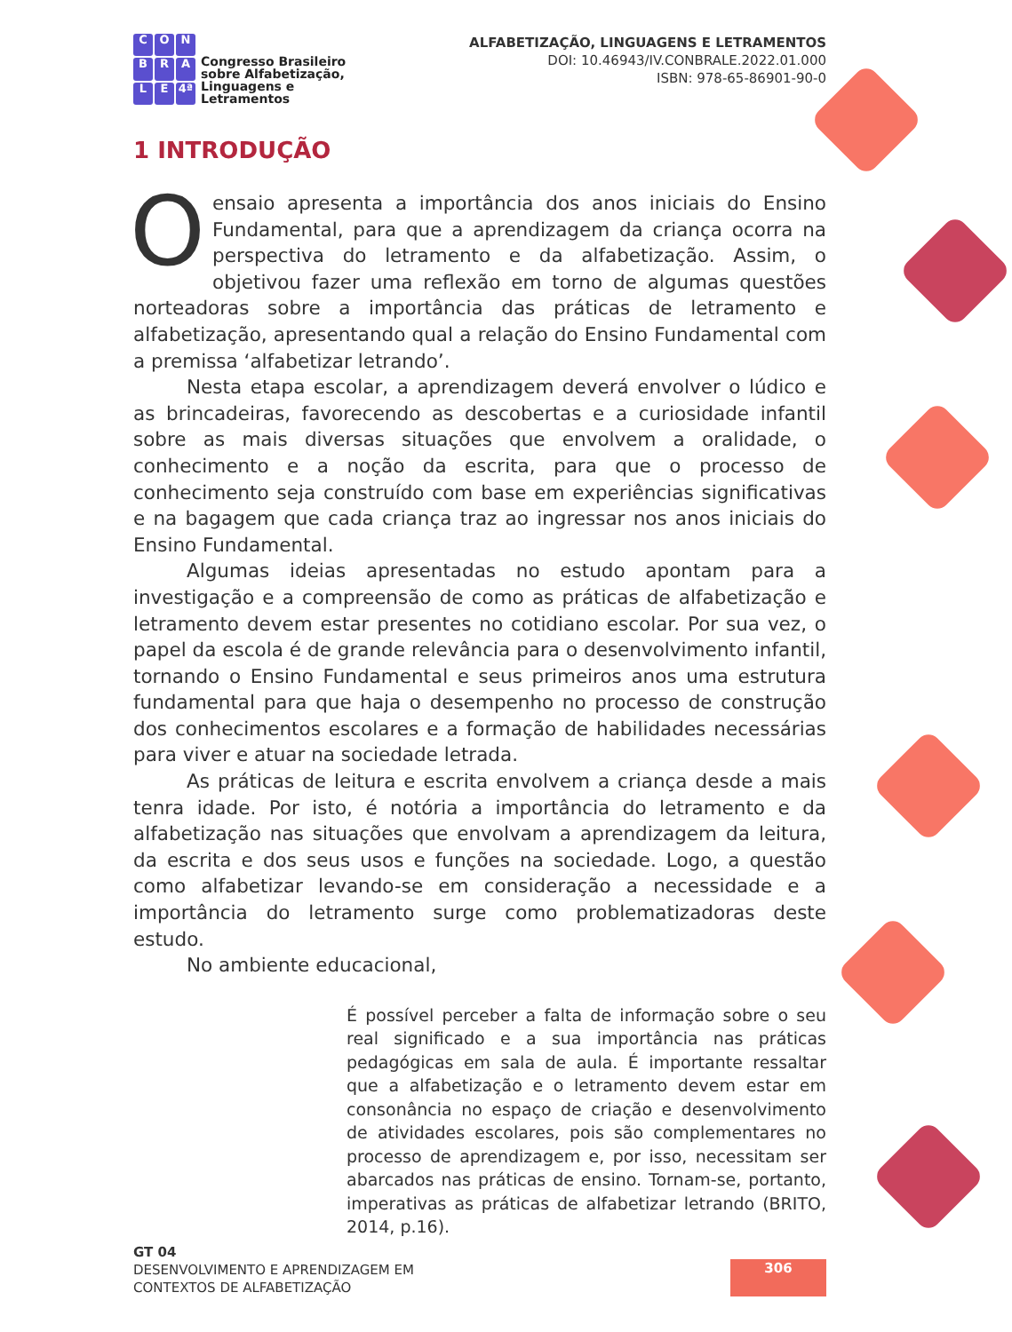CONBRALE 4ª
Congresso Brasileiro
sobre Alfabetização,
Linguagens e
Letramentos
ALFABETIZAÇÃO, LINGUAGENS E LETRAMENTOS
DOI: 10.46943/IV.CONBRALE.2022.01.000
ISBN: 978-65-86901-90-0
1 INTRODUÇÃO
Oensaio apresenta a importância dos anos iniciais do Ensino Fundamental, para que a aprendizagem da criança ocorra na perspectiva do letramento e da alfabetização. Assim, o objetivou fazer uma reflexão em torno de algumas questões norteadoras sobre a importância das práticas de letramento e alfabetização, apresentando qual a relação do Ensino Fundamental com a premissa ‘alfabetizar letrando’.
Nesta etapa escolar, a aprendizagem deverá envolver o lúdico e as brincadeiras, favorecendo as descobertas e a curiosidade infantil sobre as mais diversas situações que envolvem a oralidade, o conhecimento e a noção da escrita, para que o processo de conhecimento seja construído com base em experiências significativas e na bagagem que cada criança traz ao ingressar nos anos iniciais do Ensino Fundamental.
Algumas ideias apresentadas no estudo apontam para a investigação e a compreensão de como as práticas de alfabetização e letramento devem estar presentes no cotidiano escolar. Por sua vez, o papel da escola é de grande relevância para o desenvolvimento infantil, tornando o Ensino Fundamental e seus primeiros anos uma estrutura fundamental para que haja o desempenho no processo de construção dos conhecimentos escolares e a formação de habilidades necessárias para viver e atuar na sociedade letrada.
As práticas de leitura e escrita envolvem a criança desde a mais tenra idade. Por isto, é notória a importância do letramento e da alfabetização nas situações que envolvam a aprendizagem da leitura, da escrita e dos seus usos e funções na sociedade. Logo, a questão como alfabetizar levando-se em consideração a necessidade e a importância do letramento surge como problematizadoras deste estudo.
No ambiente educacional,
É possível perceber a falta de informação sobre o seu real significado e a sua importância nas práticas pedagógicas em sala de aula. É importante ressaltar que a alfabetização e o letramento devem estar em consonância no espaço de criação e desenvolvimento de atividades escolares, pois são complementares no processo de aprendizagem e, por isso, necessitam ser abarcados nas práticas de ensino. Tornam-se, portanto, imperativas as práticas de alfabetizar letrando (BRITO, 2014, p.16).
GT 04
DESENVOLVIMENTO E APRENDIZAGEM EM
CONTEXTOS DE ALFABETIZAÇÃO
306